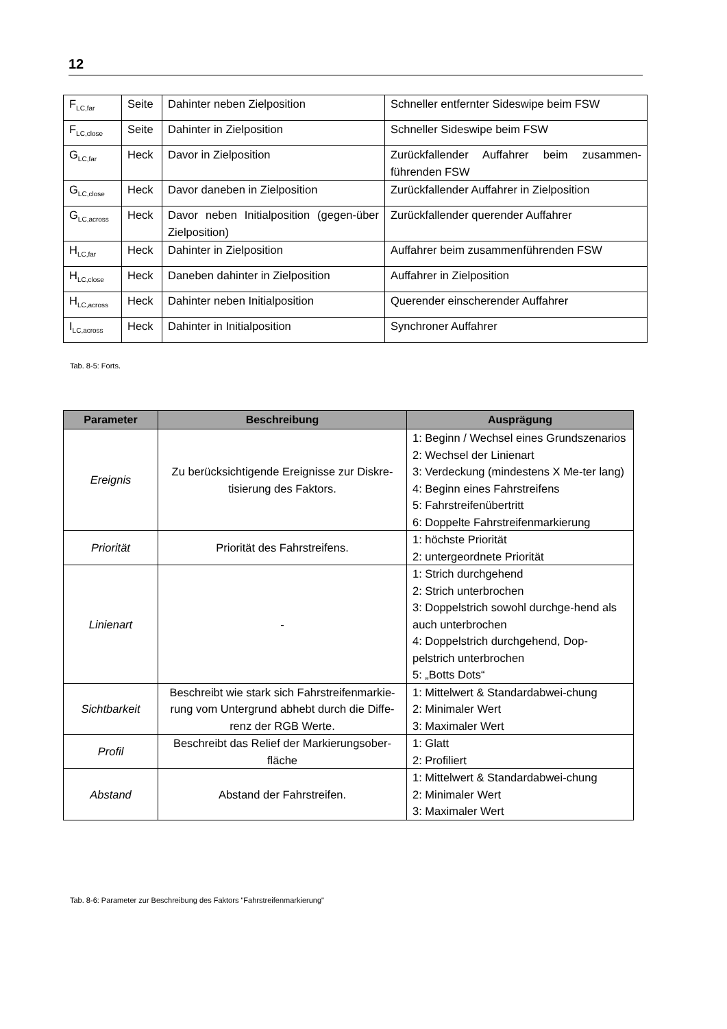12
| F<sub>LC,far</sub> | Seite | Dahinter neben Zielposition | Schneller entfernter Sideswipe beim FSW |
| F<sub>LC,close</sub> | Seite | Dahinter in Zielposition | Schneller Sideswipe beim FSW |
| G<sub>LC,far</sub> | Heck | Davor in Zielposition | Zurückfallender Auffahrer beim zusammen-führenden FSW |
| G<sub>LC,close</sub> | Heck | Davor daneben in Zielposition | Zurückfallender Auffahrer in Zielposition |
| G<sub>LC,across</sub> | Heck | Davor neben Initialposition (gegen-über Zielposition) | Zurückfallender querender Auffahrer |
| H<sub>LC,far</sub> | Heck | Dahinter in Zielposition | Auffahrer beim zusammenführenden FSW |
| H<sub>LC,close</sub> | Heck | Daneben dahinter in Zielposition | Auffahrer in Zielposition |
| H<sub>LC,across</sub> | Heck | Dahinter neben Initialposition | Querender einscherender Auffahrer |
| I<sub>LC,across</sub> | Heck | Dahinter in Initialposition | Synchroner Auffahrer |
Tab. 8-5: Forts.
| Parameter | Beschreibung | Ausprägung |
| --- | --- | --- |
| Ereignis | Zu berücksichtigende Ereignisse zur Diskre-tisierung des Faktors. | 1: Beginn / Wechsel eines Grundszenarios 2: Wechsel der Linienart 3: Verdeckung (mindestens X Me-ter lang) 4: Beginn eines Fahrstreifens 5: Fahrstreifenübertritt 6: Doppelte Fahrstreifenmarkierung |
| Priorität | Priorität des Fahrstreifens. | 1: höchste Priorität 2: untergeordnete Priorität |
| Linienart | - | 1: Strich durchgehend 2: Strich unterbrochen 3: Doppelstrich sowohl durchge-hend als auch unterbrochen 4: Doppelstrich durchgehend, Dop-pelstrich unterbrochen 5: „Botts Dots“ |
| Sichtbarkeit | Beschreibt wie stark sich Fahrstreifenmarkie-rung vom Untergrund abhebt durch die Diffe-renz der RGB Werte. | 1: Mittelwert & Standardabwei-chung 2: Minimaler Wert 3: Maximaler Wert |
| Profil | Beschreibt das Relief der Markierungsober-fläche | 1: Glatt 2: Profiliert |
| Abstand | Abstand der Fahrstreifen. | 1: Mittelwert & Standardabwei-chung 2: Minimaler Wert 3: Maximaler Wert |
Tab. 8-6: Parameter zur Beschreibung des Faktors "Fahrstreifenmarkierung"